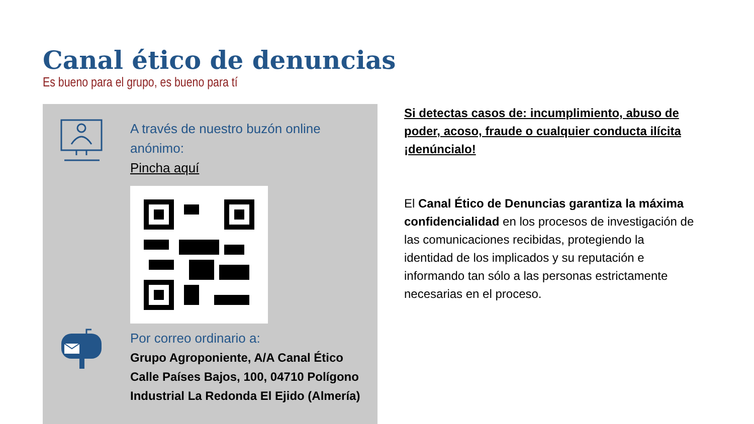Canal ético de denuncias
Es bueno para el grupo, es bueno para tí
A través de nuestro buzón online
anónimo:
Pincha aquí
Por correo ordinario a:
Grupo Agroponiente, A/A Canal Ético
Calle Países Bajos, 100, 04710 Polígono
Industrial La Redonda El Ejido (Almería)
Si detectas casos de: incumplimiento, abuso de poder, acoso, fraude o cualquier conducta ilícita ¡denúncialo!
El Canal Ético de Denuncias garantiza la máxima confidencialidad en los procesos de investigación de las comunicaciones recibidas, protegiendo la identidad de los implicados y su reputación e informando tan sólo a las personas estrictamente necesarias en el proceso.